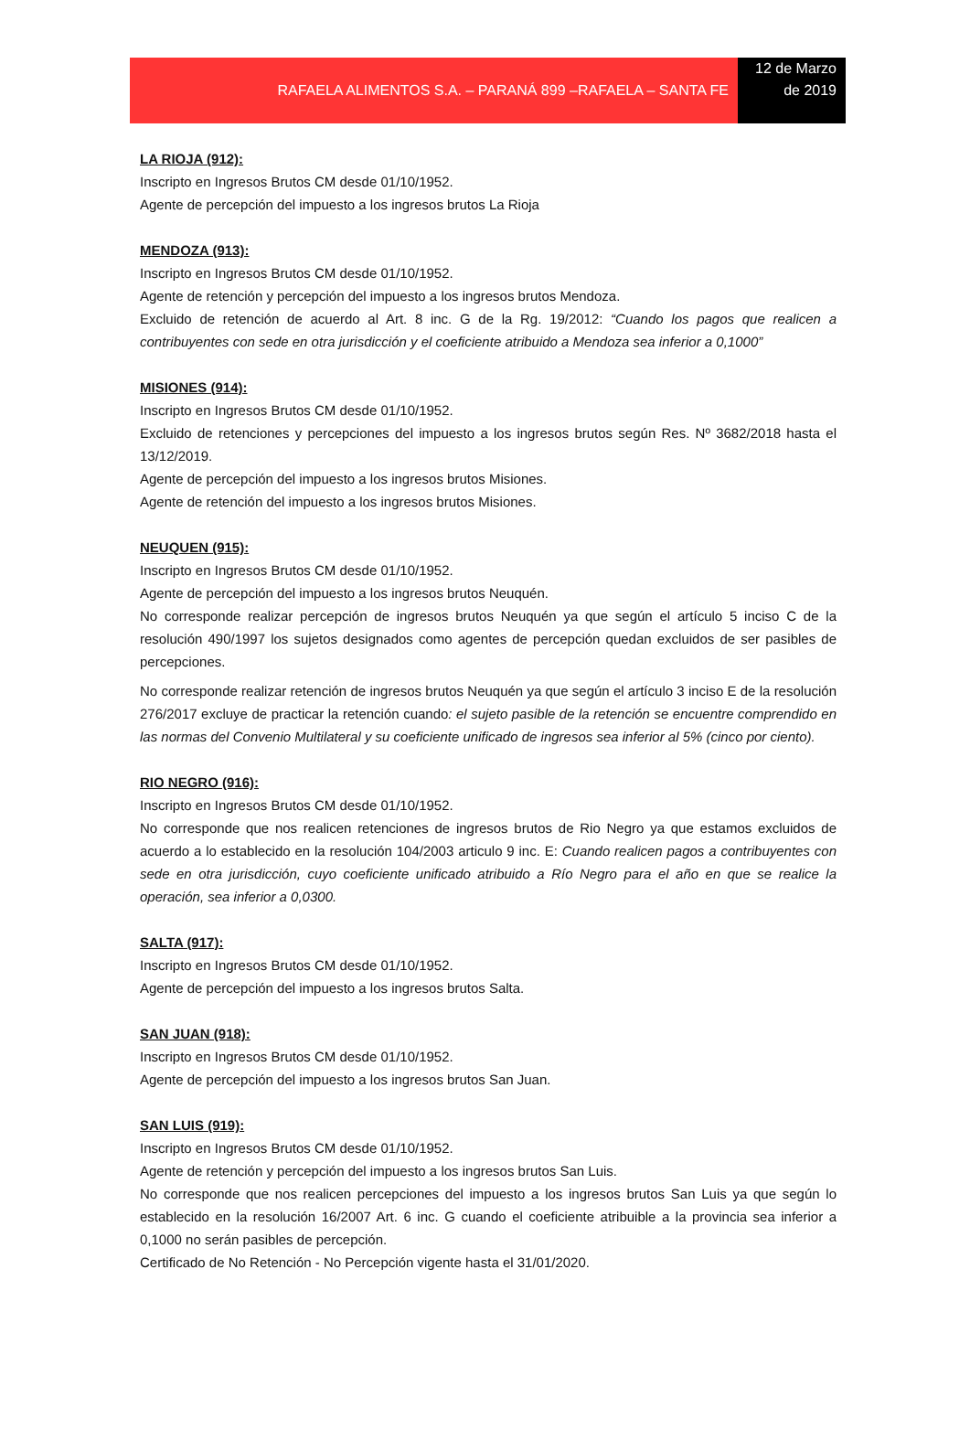RAFAELA ALIMENTOS S.A. – PARANÁ 899 –RAFAELA – SANTA FE
12 de Marzo de 2019
LA RIOJA (912):
Inscripto en Ingresos Brutos CM desde 01/10/1952.
Agente de percepción del impuesto a los ingresos brutos La Rioja
MENDOZA (913):
Inscripto en Ingresos Brutos CM desde 01/10/1952.
Agente de retención y percepción del impuesto a los ingresos brutos Mendoza.
Excluido de retención de acuerdo al Art. 8 inc. G de la Rg. 19/2012: “Cuando los pagos que realicen a contribuyentes con sede en otra jurisdicción y el coeficiente atribuido a Mendoza sea inferior a 0,1000”
MISIONES (914):
Inscripto en Ingresos Brutos CM desde 01/10/1952.
Excluido de retenciones y percepciones del impuesto a los ingresos brutos según Res. Nº 3682/2018 hasta el 13/12/2019.
Agente de percepción del impuesto a los ingresos brutos Misiones.
Agente de retención del impuesto a los ingresos brutos Misiones.
NEUQUEN (915):
Inscripto en Ingresos Brutos CM desde 01/10/1952.
Agente de percepción del impuesto a los ingresos brutos Neuquén.
No corresponde realizar percepción de ingresos brutos Neuquén ya que según el artículo 5 inciso C de la resolución 490/1997 los sujetos designados como agentes de percepción quedan excluidos de ser pasibles de percepciones.
No corresponde realizar retención de ingresos brutos Neuquén ya que según el artículo 3 inciso E de la resolución 276/2017 excluye de practicar la retención cuando: el sujeto pasible de la retención se encuentre comprendido en las normas del Convenio Multilateral y su coeficiente unificado de ingresos sea inferior al 5% (cinco por ciento).
RIO NEGRO (916):
Inscripto en Ingresos Brutos CM desde 01/10/1952.
No corresponde que nos realicen retenciones de ingresos brutos de Rio Negro ya que estamos excluidos de acuerdo a lo establecido en la resolución 104/2003 articulo 9 inc. E: Cuando realicen pagos a contribuyentes con sede en otra jurisdicción, cuyo coeficiente unificado atribuido a Río Negro para el año en que se realice la operación, sea inferior a 0,0300.
SALTA (917):
Inscripto en Ingresos Brutos CM desde 01/10/1952.
Agente de percepción del impuesto a los ingresos brutos Salta.
SAN JUAN (918):
Inscripto en Ingresos Brutos CM desde 01/10/1952.
Agente de percepción del impuesto a los ingresos brutos San Juan.
SAN LUIS (919):
Inscripto en Ingresos Brutos CM desde 01/10/1952.
Agente de retención y percepción del impuesto a los ingresos brutos San Luis.
No corresponde que nos realicen percepciones del impuesto a los ingresos brutos San Luis ya que según lo establecido en la resolución 16/2007 Art. 6 inc. G cuando el coeficiente atribuible a la provincia sea inferior a 0,1000 no serán pasibles de percepción.
Certificado de No Retención - No Percepción vigente hasta el 31/01/2020.